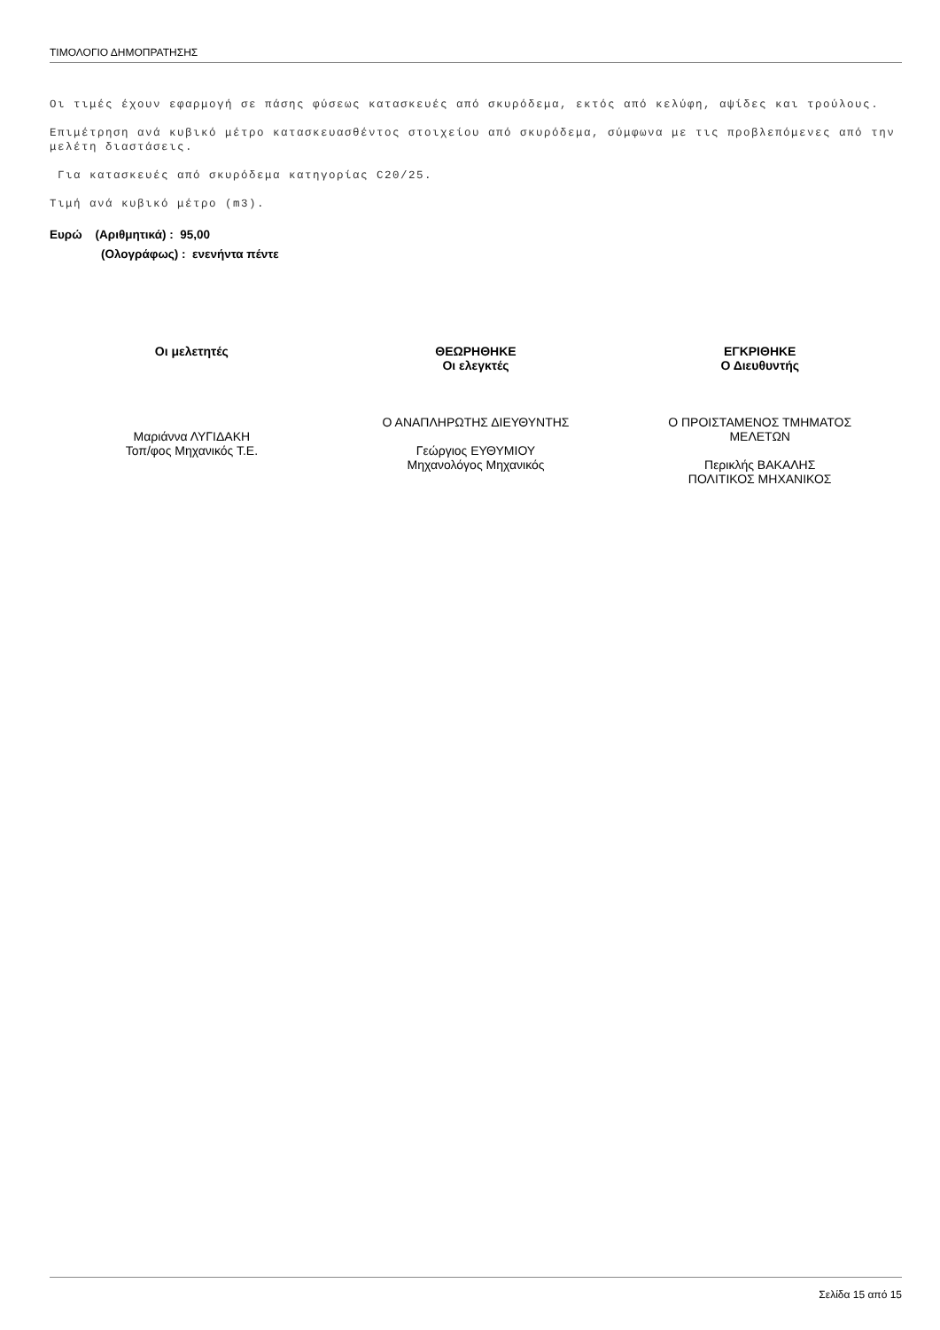ΤΙΜΟΛΟΓΙΟ ΔΗΜΟΠΡΑΤΗΣΗΣ
Οι τιμές έχουν εφαρμογή σε πάσης φύσεως κατασκευές από σκυρόδεμα, εκτός από κελύφη, αψίδες και τρούλους.
Επιμέτρηση ανά κυβικό μέτρο κατασκευασθέντος στοιχείου από σκυρόδεμα, σύμφωνα με τις προβλεπόμενες από την μελέτη διαστάσεις.
Για κατασκευές από σκυρόδεμα κατηγορίας C20/25.
Τιμή ανά κυβικό μέτρο (m3).
Ευρώ (Αριθμητικά) : 95,00
(Ολογράφως) : ενενήντα πέντε
Οι μελετητές
Μαριάννα ΛΥΓΙΔΑΚΗ
Τοπ/φος Μηχανικός Τ.Ε.
ΘΕΩΡΗΘΗΚΕ
Οι ελεγκτές
Ο ΑΝΑΠΛΗΡΩΤΗΣ ΔΙΕΥΘΥΝΤΗΣ
Γεώργιος ΕΥΘΥΜΙΟΥ
Μηχανολόγος Μηχανικός
ΕΓΚΡΙΘΗΚΕ
Ο Διευθυντής
Ο ΠΡΟΙΣΤΑΜΕΝΟΣ ΤΜΗΜΑΤΟΣ
ΜΕΛΕΤΩΝ
Περικλής ΒΑΚΑΛΗΣ
ΠΟΛΙΤΙΚΟΣ ΜΗΧΑΝΙΚΟΣ
Σελίδα 15 από 15